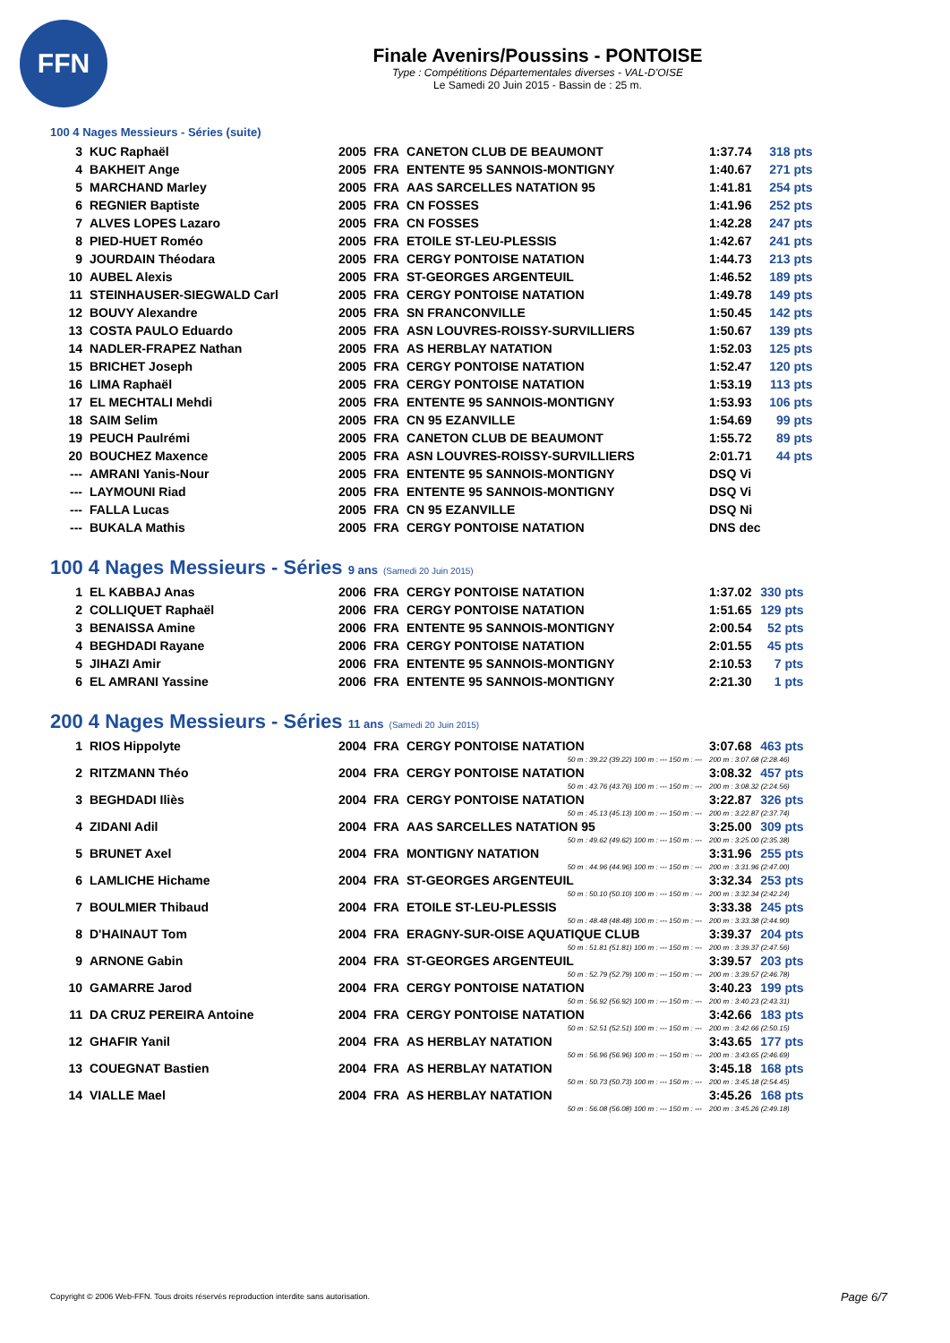FFN
Finale Avenirs/Poussins - PONTOISE
Type : Compétitions Départementales diverses - VAL-D'OISE
Le Samedi 20 Juin 2015 - Bassin de : 25 m.
100 4 Nages Messieurs - Séries (suite)
| 3 | KUC Raphaël | 2005 | FRA | CANETON CLUB DE BEAUMONT | 1:37.74 | 318 pts |
| 4 | BAKHEIT Ange | 2005 | FRA | ENTENTE 95 SANNOIS-MONTIGNY | 1:40.67 | 271 pts |
| 5 | MARCHAND Marley | 2005 | FRA | AAS SARCELLES NATATION 95 | 1:41.81 | 254 pts |
| 6 | REGNIER Baptiste | 2005 | FRA | CN FOSSES | 1:41.96 | 252 pts |
| 7 | ALVES LOPES Lazaro | 2005 | FRA | CN FOSSES | 1:42.28 | 247 pts |
| 8 | PIED-HUET Roméo | 2005 | FRA | ETOILE ST-LEU-PLESSIS | 1:42.67 | 241 pts |
| 9 | JOURDAIN Théodara | 2005 | FRA | CERGY PONTOISE NATATION | 1:44.73 | 213 pts |
| 10 | AUBEL Alexis | 2005 | FRA | ST-GEORGES ARGENTEUIL | 1:46.52 | 189 pts |
| 11 | STEINHAUSER-SIEGWALD Carl | 2005 | FRA | CERGY PONTOISE NATATION | 1:49.78 | 149 pts |
| 12 | BOUVY Alexandre | 2005 | FRA | SN FRANCONVILLE | 1:50.45 | 142 pts |
| 13 | COSTA PAULO Eduardo | 2005 | FRA | ASN LOUVRES-ROISSY-SURVILLIERS | 1:50.67 | 139 pts |
| 14 | NADLER-FRAPEZ Nathan | 2005 | FRA | AS HERBLAY NATATION | 1:52.03 | 125 pts |
| 15 | BRICHET Joseph | 2005 | FRA | CERGY PONTOISE NATATION | 1:52.47 | 120 pts |
| 16 | LIMA Raphaël | 2005 | FRA | CERGY PONTOISE NATATION | 1:53.19 | 113 pts |
| 17 | EL MECHTALI Mehdi | 2005 | FRA | ENTENTE 95 SANNOIS-MONTIGNY | 1:53.93 | 106 pts |
| 18 | SAIM Selim | 2005 | FRA | CN 95 EZANVILLE | 1:54.69 | 99 pts |
| 19 | PEUCH Paulrémi | 2005 | FRA | CANETON CLUB DE BEAUMONT | 1:55.72 | 89 pts |
| 20 | BOUCHEZ Maxence | 2005 | FRA | ASN LOUVRES-ROISSY-SURVILLIERS | 2:01.71 | 44 pts |
| --- | AMRANI Yanis-Nour | 2005 | FRA | ENTENTE 95 SANNOIS-MONTIGNY | DSQ Vi | |
| --- | LAYMOUNI Riad | 2005 | FRA | ENTENTE 95 SANNOIS-MONTIGNY | DSQ Vi | |
| --- | FALLA Lucas | 2005 | FRA | CN 95 EZANVILLE | DSQ Ni | |
| --- | BUKALA Mathis | 2005 | FRA | CERGY PONTOISE NATATION | DNS dec | |
100 4 Nages Messieurs - Séries 9 ans (Samedi 20 Juin 2015)
| 1 | EL KABBAJ Anas | 2006 | FRA | CERGY PONTOISE NATATION | 1:37.02 | 330 pts |
| 2 | COLLIQUET Raphaël | 2006 | FRA | CERGY PONTOISE NATATION | 1:51.65 | 129 pts |
| 3 | BENAISSA Amine | 2006 | FRA | ENTENTE 95 SANNOIS-MONTIGNY | 2:00.54 | 52 pts |
| 4 | BEGHDADI Rayane | 2006 | FRA | CERGY PONTOISE NATATION | 2:01.55 | 45 pts |
| 5 | JIHAZI Amir | 2006 | FRA | ENTENTE 95 SANNOIS-MONTIGNY | 2:10.53 | 7 pts |
| 6 | EL AMRANI Yassine | 2006 | FRA | ENTENTE 95 SANNOIS-MONTIGNY | 2:21.30 | 1 pts |
200 4 Nages Messieurs - Séries 11 ans (Samedi 20 Juin 2015)
| 1 | RIOS Hippolyte | 2004 | FRA | CERGY PONTOISE NATATION | 3:07.68 | 463 pts |
| | | 50 m : 39.22 (39.22) 100 m : --- 150 m : --- | | | 200 m : 3:07.68 (2:28.46) | |
| 2 | RITZMANN Théo | 2004 | FRA | CERGY PONTOISE NATATION | 3:08.32 | 457 pts |
| | | 50 m : 43.76 (43.76) 100 m : --- 150 m : --- | | | 200 m : 3:08.32 (2:24.56) | |
| 3 | BEGHDADI Iliès | 2004 | FRA | CERGY PONTOISE NATATION | 3:22.87 | 326 pts |
| | | 50 m : 45.13 (45.13) 100 m : --- 150 m : --- | | | 200 m : 3:22.87 (2:37.74) | |
| 4 | ZIDANI Adil | 2004 | FRA | AAS SARCELLES NATATION 95 | 3:25.00 | 309 pts |
| | | 50 m : 49.62 (49.62) 100 m : --- 150 m : --- | | | 200 m : 3:25.00 (2:35.38) | |
| 5 | BRUNET Axel | 2004 | FRA | MONTIGNY NATATION | 3:31.96 | 255 pts |
| | | 50 m : 44.96 (44.96) 100 m : --- 150 m : --- | | | 200 m : 3:31.96 (2:47.00) | |
| 6 | LAMLICHE Hichame | 2004 | FRA | ST-GEORGES ARGENTEUIL | 3:32.34 | 253 pts |
| | | 50 m : 50.10 (50.10) 100 m : --- 150 m : --- | | | 200 m : 3:32.34 (2:42.24) | |
| 7 | BOULMIER Thibaud | 2004 | FRA | ETOILE ST-LEU-PLESSIS | 3:33.38 | 245 pts |
| | | 50 m : 48.48 (48.48) 100 m : --- 150 m : --- | | | 200 m : 3:33.38 (2:44.90) | |
| 8 | D'HAINAUT Tom | 2004 | FRA | ERAGNY-SUR-OISE AQUATIQUE CLUB | 3:39.37 | 204 pts |
| | | 50 m : 51.81 (51.81) 100 m : --- 150 m : --- | | | 200 m : 3:39.37 (2:47.56) | |
| 9 | ARNONE Gabin | 2004 | FRA | ST-GEORGES ARGENTEUIL | 3:39.57 | 203 pts |
| | | 50 m : 52.79 (52.79) 100 m : --- 150 m : --- | | | 200 m : 3:39.57 (2:46.78) | |
| 10 | GAMARRE Jarod | 2004 | FRA | CERGY PONTOISE NATATION | 3:40.23 | 199 pts |
| | | 50 m : 56.92 (56.92) 100 m : --- 150 m : --- | | | 200 m : 3:40.23 (2:43.31) | |
| 11 | DA CRUZ PEREIRA Antoine | 2004 | FRA | CERGY PONTOISE NATATION | 3:42.66 | 183 pts |
| | | 50 m : 52.51 (52.51) 100 m : --- 150 m : --- | | | 200 m : 3:42.66 (2:50.15) | |
| 12 | GHAFIR Yanil | 2004 | FRA | AS HERBLAY NATATION | 3:43.65 | 177 pts |
| | | 50 m : 56.96 (56.96) 100 m : --- 150 m : --- | | | 200 m : 3:43.65 (2:46.69) | |
| 13 | COUEGNAT Bastien | 2004 | FRA | AS HERBLAY NATATION | 3:45.18 | 168 pts |
| | | 50 m : 50.73 (50.73) 100 m : --- 150 m : --- | | | 200 m : 3:45.18 (2:54.45) | |
| 14 | VIALLE Mael | 2004 | FRA | AS HERBLAY NATATION | 3:45.26 | 168 pts |
| | | 50 m : 56.08 (56.08) 100 m : --- 150 m : --- | | | 200 m : 3:45.26 (2:49.18) | |
Copyright © 2006 Web-FFN. Tous droits réservés reproduction interdite sans autorisation.
Page 6/7